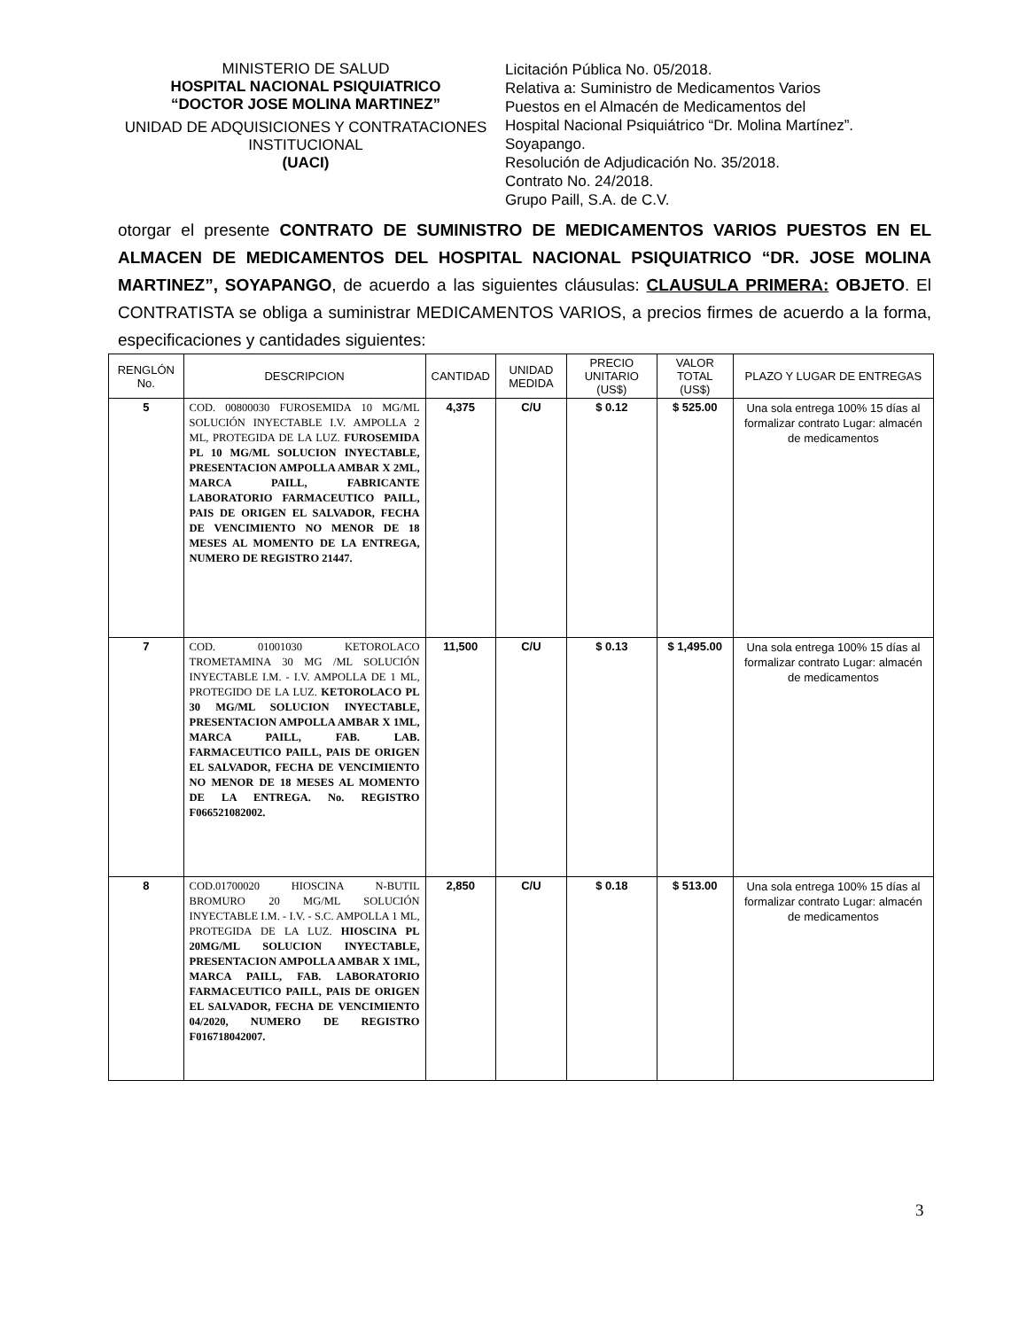MINISTERIO DE SALUD
HOSPITAL NACIONAL PSIQUIATRICO
“DOCTOR JOSE MOLINA MARTINEZ”
UNIDAD DE ADQUISICIONES Y CONTRATACIONES INSTITUCIONAL
(UACI)
Licitación Pública No. 05/2018.
Relativa a: Suministro de Medicamentos Varios
Puestos en el Almacén de Medicamentos del
Hospital Nacional Psiquiátrico “Dr. Molina Martínez”.
Soyapango.
Resolución de Adjudicación No. 35/2018.
Contrato No. 24/2018.
Grupo Paill, S.A. de C.V.
otorgar el presente CONTRATO DE SUMINISTRO DE MEDICAMENTOS VARIOS PUESTOS EN EL ALMACEN DE MEDICAMENTOS DEL HOSPITAL NACIONAL PSIQUIATRICO “DR. JOSE MOLINA MARTINEZ”, SOYAPANGO, de acuerdo a las siguientes cláusulas: CLAUSULA PRIMERA: OBJETO. El CONTRATISTA se obliga a suministrar MEDICAMENTOS VARIOS, a precios firmes de acuerdo a la forma, especificaciones y cantidades siguientes:
| RENGLÓN No. | DESCRIPCION | CANTIDAD | UNIDAD MEDIDA | PRECIO UNITARIO (US$) | VALOR TOTAL (US$) | PLAZO Y LUGAR DE ENTREGAS |
| --- | --- | --- | --- | --- | --- | --- |
| 5 | COD. 00800030 FUROSEMIDA 10 MG/ML SOLUCIÓN INYECTABLE I.V. AMPOLLA 2 ML, PROTEGIDA DE LA LUZ. FUROSEMIDA PL 10 MG/ML SOLUCION INYECTABLE, PRESENTACION AMPOLLA AMBAR X 2ML, MARCA PAILL, FABRICANTE LABORATORIO FARMACEUTICO PAILL, PAIS DE ORIGEN EL SALVADOR, FECHA DE VENCIMIENTO NO MENOR DE 18 MESES AL MOMENTO DE LA ENTREGA, NUMERO DE REGISTRO 21447. | 4,375 | C/U | $ 0.12 | $ 525.00 | Una sola entrega 100% 15 días al formalizar contrato Lugar: almacén de medicamentos |
| 7 | COD. 01001030 KETOROLACO TROMETAMINA 30 MG /ML SOLUCIÓN INYECTABLE I.M. - I.V. AMPOLLA DE 1 ML, PROTEGIDO DE LA LUZ. KETOROLACO PL 30 MG/ML SOLUCION INYECTABLE, PRESENTACION AMPOLLA AMBAR X 1ML, MARCA PAILL, FAB. LAB. FARMACEUTICO PAILL, PAIS DE ORIGEN EL SALVADOR, FECHA DE VENCIMIENTO NO MENOR DE 18 MESES AL MOMENTO DE LA ENTREGA. No. REGISTRO F066521082002. | 11,500 | C/U | $ 0.13 | $ 1,495.00 | Una sola entrega 100% 15 días al formalizar contrato Lugar: almacén de medicamentos |
| 8 | COD.01700020 HIOSCINA N-BUTIL BROMURO 20 MG/ML SOLUCIÓN INYECTABLE I.M. - I.V. - S.C. AMPOLLA 1 ML, PROTEGIDA DE LA LUZ. HIOSCINA PL 20MG/ML SOLUCION INYECTABLE, PRESENTACION AMPOLLA AMBAR X 1ML, MARCA PAILL, FAB. LABORATORIO FARMACEUTICO PAILL, PAIS DE ORIGEN EL SALVADOR, FECHA DE VENCIMIENTO 04/2020, NUMERO DE REGISTRO F016718042007. | 2,850 | C/U | $ 0.18 | $ 513.00 | Una sola entrega 100% 15 días al formalizar contrato Lugar: almacén de medicamentos |
3